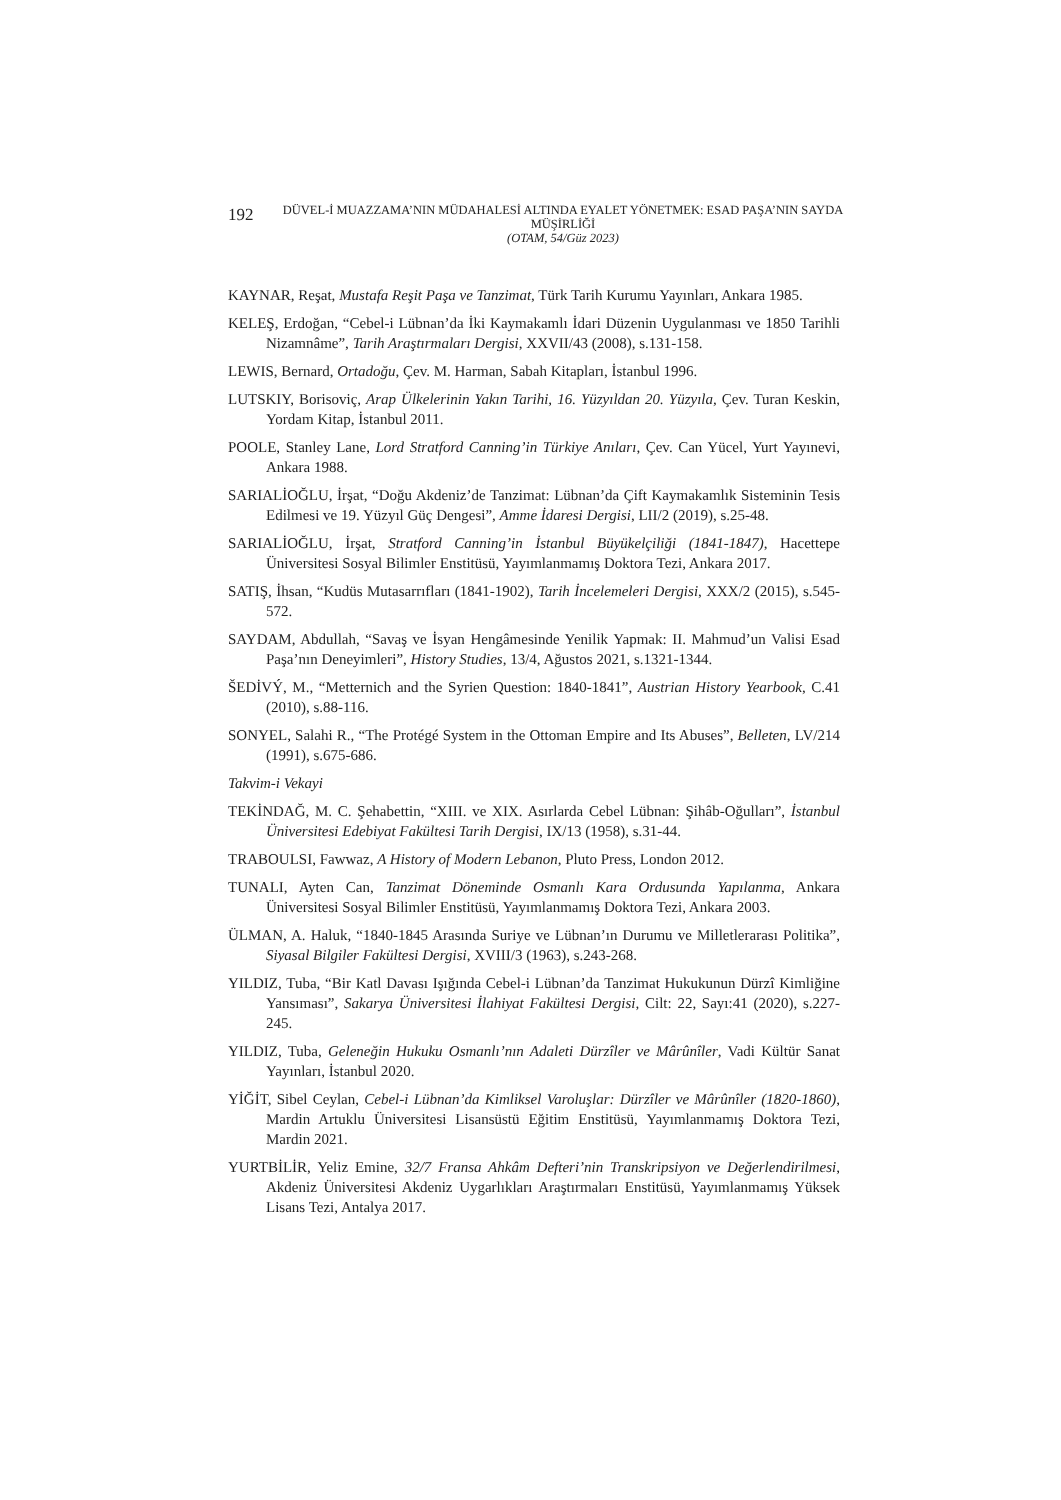192
DÜVEL-İ MUAZZAMA’NIN MÜDAHALESİ ALTINDA EYALET YÖNETMEK: ESAD PAŞA’NIN SAYDA MÜŞİRLİĞİ
(OTAM, 54/Güz 2023)
KAYNAR, Reşat, Mustafa Reşit Paşa ve Tanzimat, Türk Tarih Kurumu Yayınları, Ankara 1985.
KELEŞ, Erdoğan, “Cebel-i Lübnan’da İki Kaymakamlı İdari Düzenin Uygulanması ve 1850 Tarihli Nizamnâme”, Tarih Araştırmaları Dergisi, XXVII/43 (2008), s.131-158.
LEWIS, Bernard, Ortadoğu, Çev. M. Harman, Sabah Kitapları, İstanbul 1996.
LUTSKIY, Borisoviç, Arap Ülkelerinin Yakın Tarihi, 16. Yüzyıldan 20. Yüzyıla, Çev. Turan Keskin, Yordam Kitap, İstanbul 2011.
POOLE, Stanley Lane, Lord Stratford Canning’in Türkiye Anıları, Çev. Can Yücel, Yurt Yayınevi, Ankara 1988.
SARIALİOĞLU, İrşat, “Doğu Akdeniz’de Tanzimat: Lübnan’da Çift Kaymakamlık Sisteminin Tesis Edilmesi ve 19. Yüzyıl Güç Dengesi”, Amme İdaresi Dergisi, LII/2 (2019), s.25-48.
SARIALİOĞLU, İrşat, Stratford Canning’in İstanbul Büyükelçiliği (1841-1847), Hacettepe Üniversitesi Sosyal Bilimler Enstitüsü, Yayımlanmamış Doktora Tezi, Ankara 2017.
SATIŞ, İhsan, “Kudüs Mutasarrıfları (1841-1902), Tarih İncelemeleri Dergisi, XXX/2 (2015), s.545-572.
SAYDAM, Abdullah, “Savaş ve İsyan Hengâmesinde Yenilik Yapmak: II. Mahmud’un Valisi Esad Paşa’nın Deneyimleri”, History Studies, 13/4, Ağustos 2021, s.1321-1344.
ŠEDİVÝ, M., “Metternich and the Syrien Question: 1840-1841”, Austrian History Yearbook, C.41 (2010), s.88-116.
SONYEL, Salahi R., “The Protégé System in the Ottoman Empire and Its Abuses”, Belleten, LV/214 (1991), s.675-686.
Takvim-i Vekayi
TEKİNDAĞ, M. C. Şehabettin, “XIII. ve XIX. Asırlarda Cebel Lübnan: Şihâb-Oğulları”, İstanbul Üniversitesi Edebiyat Fakültesi Tarih Dergisi, IX/13 (1958), s.31-44.
TRABOULSI, Fawwaz, A History of Modern Lebanon, Pluto Press, London 2012.
TUNALI, Ayten Can, Tanzimat Döneminde Osmanlı Kara Ordusunda Yapılanma, Ankara Üniversitesi Sosyal Bilimler Enstitüsü, Yayımlanmamış Doktora Tezi, Ankara 2003.
ÜLMAN, A. Haluk, “1840-1845 Arasında Suriye ve Lübnan’ın Durumu ve Milletlerarası Politika”, Siyasal Bilgiler Fakültesi Dergisi, XVIII/3 (1963), s.243-268.
YILDIZ, Tuba, “Bir Katl Davası Işığında Cebel-i Lübnan’da Tanzimat Hukukunun Dürzî Kimliğine Yansıması”, Sakarya Üniversitesi İlahiyat Fakültesi Dergisi, Cilt: 22, Sayı:41 (2020), s.227-245.
YILDIZ, Tuba, Geleneğin Hukuku Osmanlı’nın Adaleti Dürzîler ve Mârûnîler, Vadi Kültür Sanat Yayınları, İstanbul 2020.
YİĞİT, Sibel Ceylan, Cebel-i Lübnan’da Kimliksel Varoluşlar: Dürzîler ve Mârûnîler (1820-1860), Mardin Artuklu Üniversitesi Lisansüstü Eğitim Enstitüsü, Yayımlanmamış Doktora Tezi, Mardin 2021.
YURTBİLİR, Yeliz Emine, 32/7 Fransa Ahkâm Defteri’nin Transkripsiyon ve Değerlendirilmesi, Akdeniz Üniversitesi Akdeniz Uygarlıkları Araştırmaları Enstitüsü, Yayımlanmamış Yüksek Lisans Tezi, Antalya 2017.